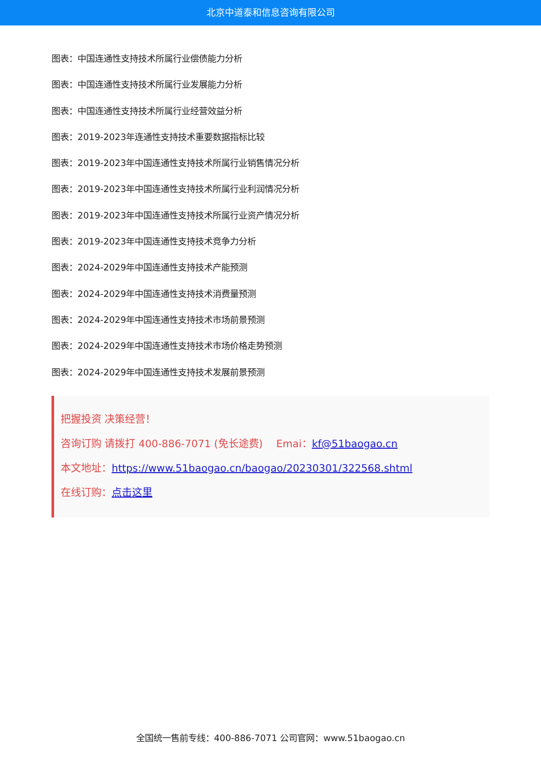北京中道泰和信息咨询有限公司
图表：中国连通性支持技术所属行业偿债能力分析
图表：中国连通性支持技术所属行业发展能力分析
图表：中国连通性支持技术所属行业经营效益分析
图表：2019-2023年连通性支持技术重要数据指标比较
图表：2019-2023年中国连通性支持技术所属行业销售情况分析
图表：2019-2023年中国连通性支持技术所属行业利润情况分析
图表：2019-2023年中国连通性支持技术所属行业资产情况分析
图表：2019-2023年中国连通性支持技术竞争力分析
图表：2024-2029年中国连通性支持技术产能预测
图表：2024-2029年中国连通性支持技术消费量预测
图表：2024-2029年中国连通性支持技术市场前景预测
图表：2024-2029年中国连通性支持技术市场价格走势预测
图表：2024-2029年中国连通性支持技术发展前景预测
把握投资 决策经营！
咨询订购 请拨打 400-886-7071 (免长途费)　 Emai：kf@51baogao.cn
本文地址：https://www.51baogao.cn/baogao/20230301/322568.shtml
在线订购：点击这里
全国统一售前专线：400-886-7071 公司官网：www.51baogao.cn